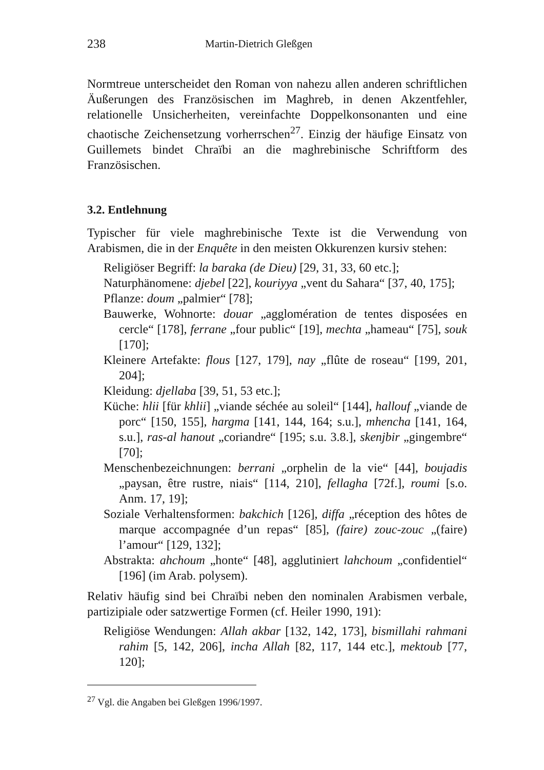238 Martin-Dietrich Gleßgen
Normtreue unterscheidet den Roman von nahezu allen anderen schriftlichen Äußerungen des Französischen im Maghreb, in denen Akzentfehler, relationelle Unsicherheiten, vereinfachte Doppelkonsonanten und eine chaotische Zeichensetzung vorherrschen<sup>27</sup>. Einzig der häufige Einsatz von Guillemets bindet Chraïbi an die maghrebinische Schriftform des Französischen.
3.2. Entlehnung
Typischer für viele maghrebinische Texte ist die Verwendung von Arabismen, die in der Enquête in den meisten Okkurenzen kursiv stehen:
Religiöser Begriff: la baraka (de Dieu) [29, 31, 33, 60 etc.];
Naturphänomene: djebel [22], kouriyya „vent du Sahara“ [37, 40, 175];
Pflanze: doum „palmier“ [78];
Bauwerke, Wohnorte: douar „agglomération de tentes disposées en cercle“ [178], ferrane „four public“ [19], mechta „hameau“ [75], souk [170];
Kleinere Artefakte: flous [127, 179], nay „flûte de roseau“ [199, 201, 204];
Kleidung: djellaba [39, 51, 53 etc.];
Küche: hlii [für khlii] „viande séchée au soleil“ [144], hallouf „viande de porc“ [150, 155], hargma [141, 144, 164; s.u.], mhencha [141, 164, s.u.], ras-al hanout „coriandre“ [195; s.u. 3.8.], skenjbir „gingembre“ [70];
Menschenbezeichnungen: berrani „orphelin de la vie“ [44], boujadis „paysan, être rustre, niais“ [114, 210], fellagha [72f.], roumi [s.o. Anm. 17, 19];
Soziale Verhaltensformen: bakchich [126], diffa „réception des hôtes de marque accompagnée d’un repas“ [85], (faire) zouc-zouc „(faire) l’amour“ [129, 132];
Abstrakta: ahchoum „honte“ [48], agglutiniert lahchoum „confidentiel“ [196] (im Arab. polysem).
Relativ häufig sind bei Chraïbi neben den nominalen Arabismen verbale, partizipiale oder satzwertige Formen (cf. Heiler 1990, 191):
Religiöse Wendungen: Allah akbar [132, 142, 173], bismillahi rahmani rahim [5, 142, 206], incha Allah [82, 117, 144 etc.], mektoub [77, 120];
<sup>27</sup> Vgl. die Angaben bei Gleßgen 1996/1997.